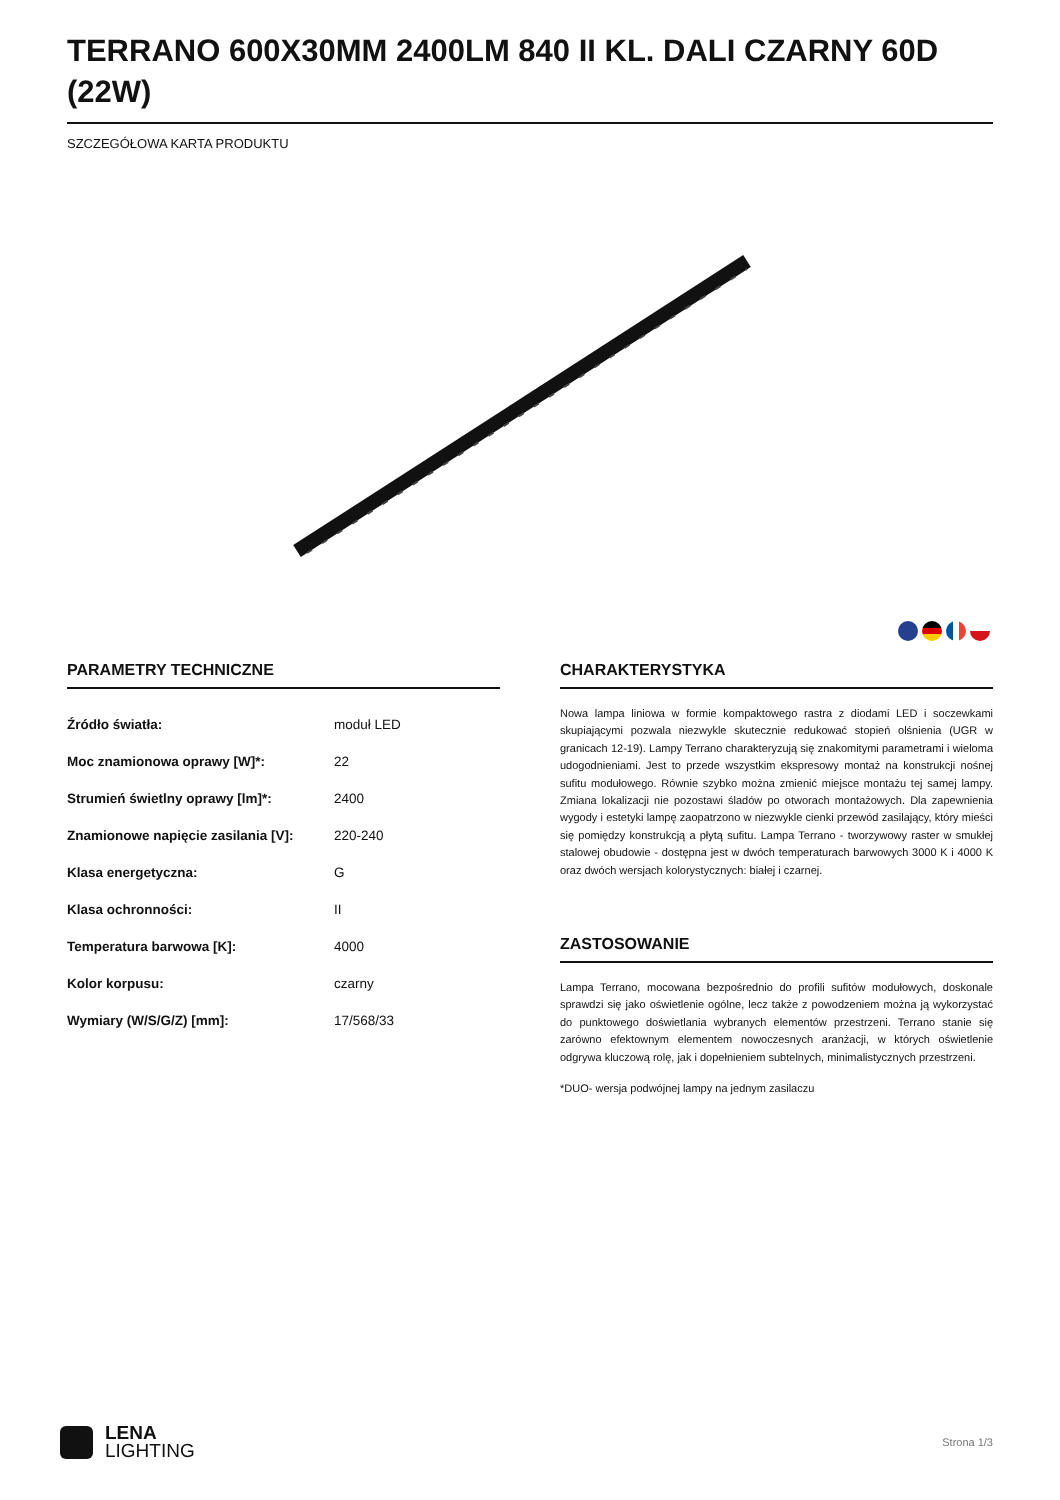TERRANO 600X30MM 2400LM 840 II KL. DALI CZARNY 60D (22W)
SZCZEGÓŁOWA KARTA PRODUKTU
PARAMETRY TECHNICZNE
| Źródło światła: | moduł LED |
| Moc znamionowa oprawy [W]*: | 22 |
| Strumień świetlny oprawy [lm]*: | 2400 |
| Znamionowe napięcie zasilania [V]: | 220-240 |
| Klasa energetyczna: | G |
| Klasa ochronności: | II |
| Temperatura barwowa [K]: | 4000 |
| Kolor korpusu: | czarny |
| Wymiary (W/S/G/Z) [mm]: | 17/568/33 |
CHARAKTERYSTYKA
Nowa lampa liniowa w formie kompaktowego rastra z diodami LED i soczewkami skupiającymi pozwala niezwykle skutecznie redukować stopień olśnienia (UGR w granicach 12-19). Lampy Terrano charakteryzują się znakomitymi parametrami i wieloma udogodnieniami. Jest to przede wszystkim ekspresowy montaż na konstrukcji nośnej sufitu modułowego. Równie szybko można zmienić miejsce montażu tej samej lampy. Zmiana lokalizacji nie pozostawi śladów po otworach montażowych. Dla zapewnienia wygody i estetyki lampę zaopatrzono w niezwykle cienki przewód zasilający, który mieści się pomiędzy konstrukcją a płytą sufitu. Lampa Terrano - tworzywowy raster w smukłej stalowej obudowie - dostępna jest w dwóch temperaturach barwowych 3000 K i 4000 K oraz dwóch wersjach kolorystycznych: białej i czarnej.
ZASTOSOWANIE
Lampa Terrano, mocowana bezpośrednio do profili sufitów modułowych, doskonale sprawdzi się jako oświetlenie ogólne, lecz także z powodzeniem można ją wykorzystać do punktowego doświetlania wybranych elementów przestrzeni. Terrano stanie się zarówno efektownym elementem nowoczesnych aranżacji, w których oświetlenie odgrywa kluczową rolę, jak i dopełnieniem subtelnych, minimalistycznych przestrzeni.
*DUO- wersja podwójnej lampy na jednym zasilaczu
LENA
LIGHTING
Strona 1/3